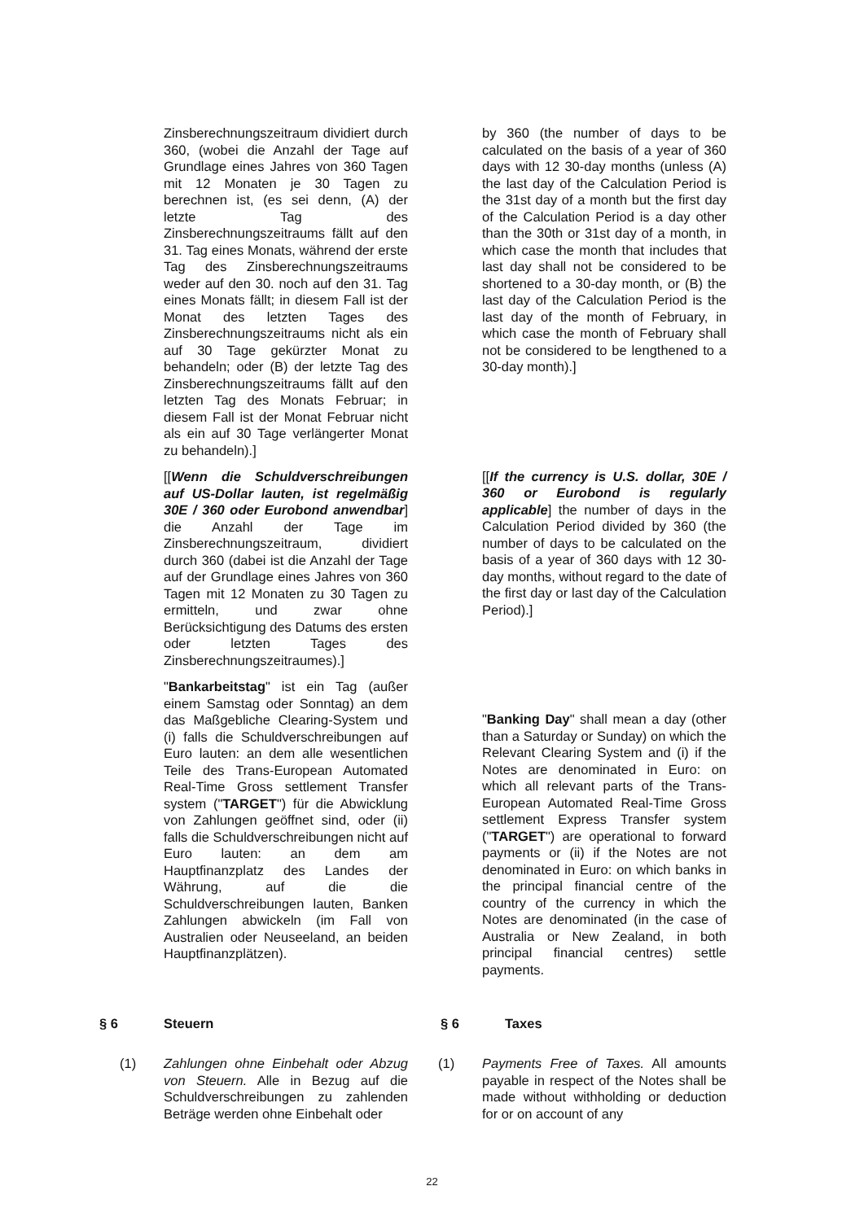Zinsberechnungszeitraum dividiert durch 360, (wobei die Anzahl der Tage auf Grundlage eines Jahres von 360 Tagen mit 12 Monaten je 30 Tagen zu berechnen ist, (es sei denn, (A) der letzte Tag des Zinsberechnungszeitraums fällt auf den 31. Tag eines Monats, während der erste Tag des Zinsberechnungszeitraums weder auf den 30. noch auf den 31. Tag eines Monats fällt; in diesem Fall ist der Monat des letzten Tages des Zinsberechnungszeitraums nicht als ein auf 30 Tage gekürzter Monat zu behandeln; oder (B) der letzte Tag des Zinsberechnungszeitraums fällt auf den letzten Tag des Monats Februar; in diesem Fall ist der Monat Februar nicht als ein auf 30 Tage verlängerter Monat zu behandeln).]
[[Wenn die Schuldverschreibungen auf US-Dollar lauten, ist regelmäßig 30E / 360 oder Eurobond anwendbar] die Anzahl der Tage im Zinsberechnungszeitraum, dividiert durch 360 (dabei ist die Anzahl der Tage auf der Grundlage eines Jahres von 360 Tagen mit 12 Monaten zu 30 Tagen zu ermitteln, und zwar ohne Berücksichtigung des Datums des ersten oder letzten Tages des Zinsberechnungszeitraumes).]
"Bankarbeitstag" ist ein Tag (außer einem Samstag oder Sonntag) an dem das Maßgebliche Clearing-System und (i) falls die Schuldverschreibungen auf Euro lauten: an dem alle wesentlichen Teile des Trans-European Automated Real-Time Gross settlement Transfer system ("TARGET") für die Abwicklung von Zahlungen geöffnet sind, oder (ii) falls die Schuldverschreibungen nicht auf Euro lauten: an dem am Hauptfinanzplatz des Landes der Währung, auf die die Schuldverschreibungen lauten, Banken Zahlungen abwickeln (im Fall von Australien oder Neuseeland, an beiden Hauptfinanzplätzen).
by 360 (the number of days to be calculated on the basis of a year of 360 days with 12 30-day months (unless (A) the last day of the Calculation Period is the 31st day of a month but the first day of the Calculation Period is a day other than the 30th or 31st day of a month, in which case the month that includes that last day shall not be considered to be shortened to a 30-day month, or (B) the last day of the Calculation Period is the last day of the month of February, in which case the month of February shall not be considered to be lengthened to a 30-day month).]
[[If the currency is U.S. dollar, 30E / 360 or Eurobond is regularly applicable] the number of days in the Calculation Period divided by 360 (the number of days to be calculated on the basis of a year of 360 days with 12 30-day months, without regard to the date of the first day or last day of the Calculation Period).]
"Banking Day" shall mean a day (other than a Saturday or Sunday) on which the Relevant Clearing System and (i) if the Notes are denominated in Euro: on which all relevant parts of the Trans-European Automated Real-Time Gross settlement Express Transfer system ("TARGET") are operational to forward payments or (ii) if the Notes are not denominated in Euro: on which banks in the principal financial centre of the country of the currency in which the Notes are denominated (in the case of Australia or New Zealand, in both principal financial centres) settle payments.
§ 6 Steuern § 6 Taxes
(1) Zahlungen ohne Einbehalt oder Abzug von Steuern. Alle in Bezug auf die Schuldverschreibungen zu zahlenden Beträge werden ohne Einbehalt oder
(1) Payments Free of Taxes. All amounts payable in respect of the Notes shall be made without withholding or deduction for or on account of any
22